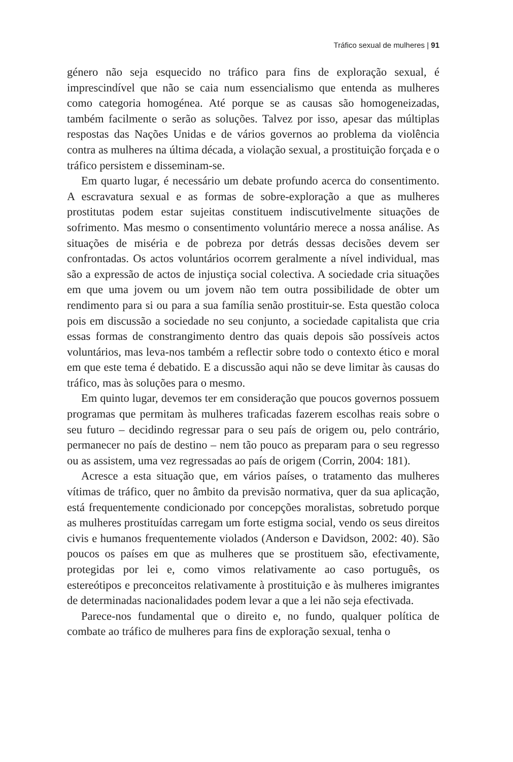Tráfico sexual de mulheres | 91
género não seja esquecido no tráfico para fins de exploração sexual, é imprescindível que não se caia num essencialismo que entenda as mulheres como categoria homogénea. Até porque se as causas são homogeneizadas, também facilmente o serão as soluções. Talvez por isso, apesar das múltiplas respostas das Nações Unidas e de vários governos ao problema da violência contra as mulheres na última década, a violação sexual, a prostituição forçada e o tráfico persistem e disseminam-se.
Em quarto lugar, é necessário um debate profundo acerca do consentimento. A escravatura sexual e as formas de sobre-exploração a que as mulheres prostitutas podem estar sujeitas constituem indiscutivelmente situações de sofrimento. Mas mesmo o consentimento voluntário merece a nossa análise. As situações de miséria e de pobreza por detrás dessas decisões devem ser confrontadas. Os actos voluntários ocorrem geralmente a nível individual, mas são a expressão de actos de injustiça social colectiva. A sociedade cria situações em que uma jovem ou um jovem não tem outra possibilidade de obter um rendimento para si ou para a sua família senão prostituir-se. Esta questão coloca pois em discussão a sociedade no seu conjunto, a sociedade capitalista que cria essas formas de constrangimento dentro das quais depois são possíveis actos voluntários, mas leva-nos também a reflectir sobre todo o contexto ético e moral em que este tema é debatido. E a discussão aqui não se deve limitar às causas do tráfico, mas às soluções para o mesmo.
Em quinto lugar, devemos ter em consideração que poucos governos possuem programas que permitam às mulheres traficadas fazerem escolhas reais sobre o seu futuro – decidindo regressar para o seu país de origem ou, pelo contrário, permanecer no país de destino – nem tão pouco as preparam para o seu regresso ou as assistem, uma vez regressadas ao país de origem (Corrin, 2004: 181).
Acresce a esta situação que, em vários países, o tratamento das mulheres vítimas de tráfico, quer no âmbito da previsão normativa, quer da sua aplicação, está frequentemente condicionado por concepções moralistas, sobretudo porque as mulheres prostituídas carregam um forte estigma social, vendo os seus direitos civis e humanos frequentemente violados (Anderson e Davidson, 2002: 40). São poucos os países em que as mulheres que se prostituem são, efectivamente, protegidas por lei e, como vimos relativamente ao caso português, os estereótipos e preconceitos relativamente à prostituição e às mulheres imigrantes de determinadas nacionalidades podem levar a que a lei não seja efectivada.
Parece-nos fundamental que o direito e, no fundo, qualquer política de combate ao tráfico de mulheres para fins de exploração sexual, tenha o